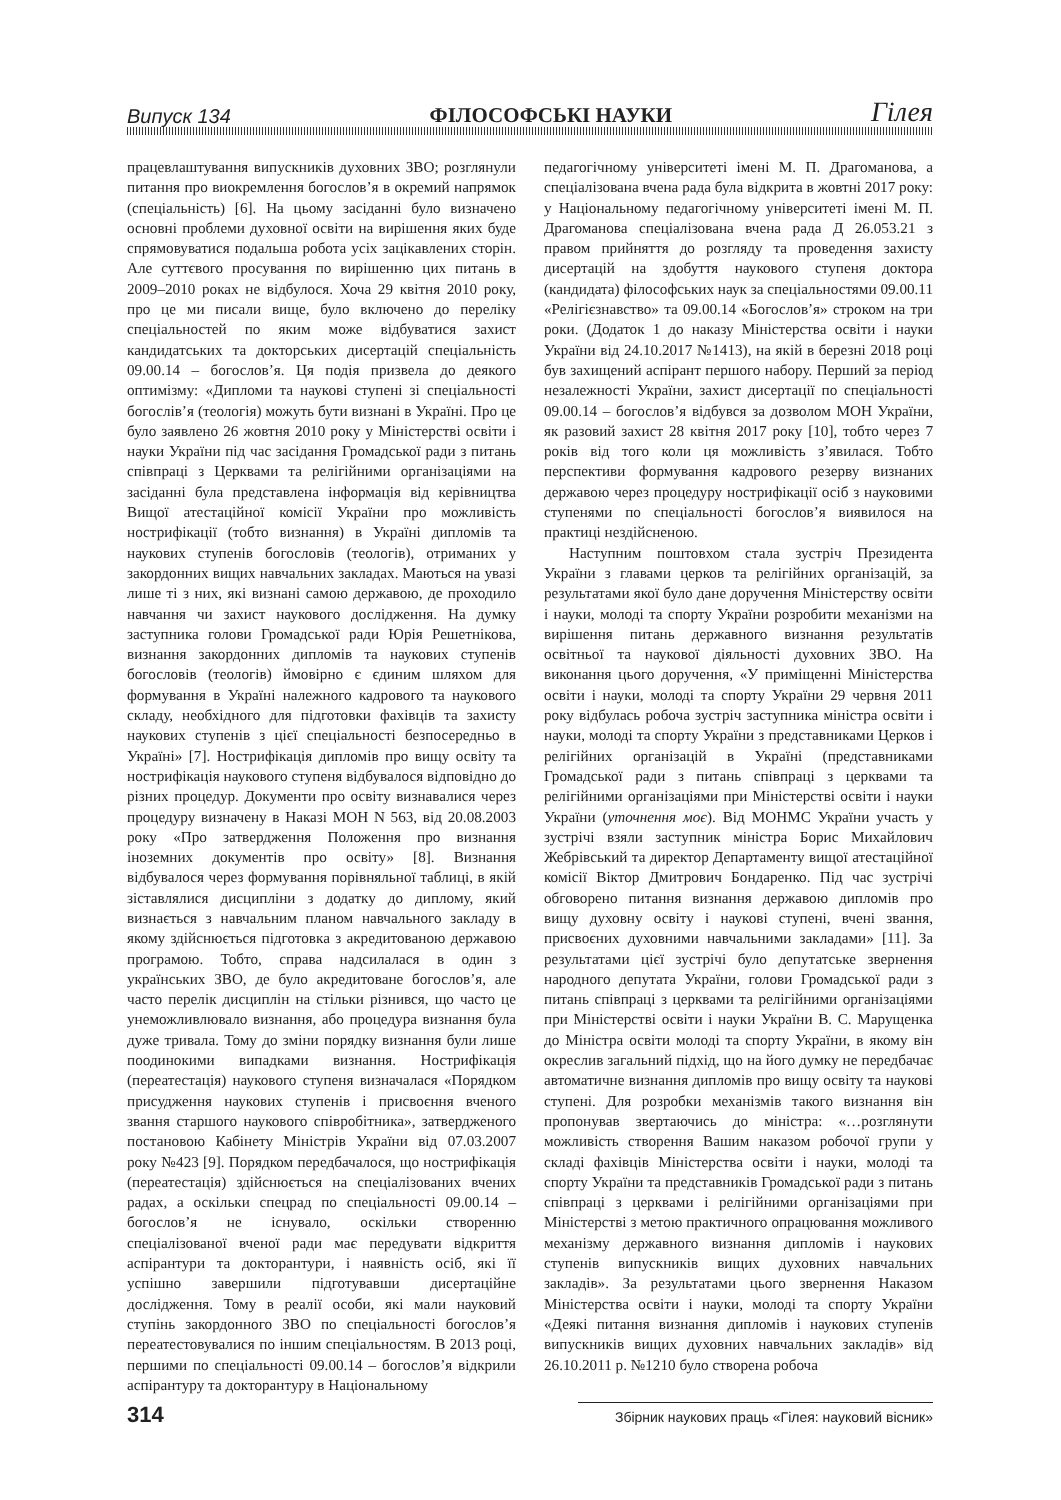Випуск 134 ФІЛОСОФСЬКІ НАУКИ Гілея
працевлаштування випускників духовних ЗВО; розглянули питання про виокремлення богослов’я в окремий напрямок (спеціальність) [6]. На цьому засіданні було визначено основні проблеми духовної освіти на вирішення яких буде спрямовуватися подальша робота усіх зацікавлених сторін. Але суттєвого просування по вирішенню цих питань в 2009–2010 роках не відбулося. Хоча 29 квітня 2010 року, про це ми писали вище, було включено до переліку спеціальностей по яким може відбуватися захист кандидатських та докторських дисертацій спеціальність 09.00.14 – богослов’я. Ця подія призвела до деякого оптимізму: «Дипломи та наукові ступені зі спеціальності богослів’я (теологія) можуть бути визнані в Україні. Про це було заявлено 26 жовтня 2010 року у Міністерстві освіти і науки України під час засідання Громадської ради з питань співпраці з Церквами та релігійними організаціями на засіданні була представлена інформація від керівництва Вищої атестаційної комісії України про можливість нострифікації (тобто визнання) в Україні дипломів та наукових ступенів богословів (теологів), отриманих у закордонних вищих навчальних закладах. Маються на увазі лише ті з них, які визнані самою державою, де проходило навчання чи захист наукового дослідження. На думку заступника голови Громадської ради Юрія Решетнікова, визнання закордонних дипломів та наукових ступенів богословів (теологів) ймовірно є єдиним шляхом для формування в Україні належного кадрового та наукового складу, необхідного для підготовки фахівців та захисту наукових ступенів з цієї спеціальності безпосередньо в Україні» [7]. Нострифікація дипломів про вищу освіту та нострифікація наукового ступеня відбувалося відповідно до різних процедур. Документи про освіту визнавалися через процедуру визначену в Наказі МОН N 563, від 20.08.2003 року «Про затвердження Положення про визнання іноземних документів про освіту» [8]. Визнання відбувалося через формування порівняльної таблиці, в якій зіставлялися дисципліни з додатку до диплому, який визнається з навчальним планом навчального закладу в якому здійснюється підготовка з акредитованою державою програмою. Тобто, справа надсилалася в один з українських ЗВО, де було акредитоване богослов’я, але часто перелік дисциплін на стільки різнився, що часто це унеможливлювало визнання, або процедура визнання була дуже тривала. Тому до зміни порядку визнання були лише поодинокими випадками визнання. Нострифікація (переатестація) наукового ступеня визначалася «Порядком присудження наукових ступенів і присвоєння вченого звання старшого наукового співробітника», затвердженого постановою Кабінету Міністрів України від 07.03.2007 року №423 [9]. Порядком передбачалося, що нострифікація (переатестація) здійснюється на спеціалізованих вчених радах, а оскільки спецрад по спеціальності 09.00.14 – богослов’я не існувало, оскільки створенню спеціалізованої вченої ради має передувати відкриття аспірантури та докторантури, і наявність осіб, які її успішно завершили підготувавши дисертаційне дослідження. Тому в реалії особи, які мали науковий ступінь закордонного ЗВО по спеціальності богослов’я переатестовувалися по іншим спеціальностям. В 2013 році, першими по спеціальності 09.00.14 – богослов’я відкрили аспірантуру та докторантуру в Національному
педагогічному університеті імені М. П. Драгоманова, а спеціалізована вчена рада була відкрита в жовтні 2017 року: у Національному педагогічному університеті імені М. П. Драгоманова спеціалізована вчена рада Д 26.053.21 з правом прийняття до розгляду та проведення захисту дисертацій на здобуття наукового ступеня доктора (кандидата) філософських наук за спеціальностями 09.00.11 «Релігієзнавство» та 09.00.14 «Богослов’я» строком на три роки. (Додаток 1 до наказу Міністерства освіти і науки України від 24.10.2017 №1413), на якій в березні 2018 році був захищений аспірант першого набору. Перший за період незалежності України, захист дисертації по спеціальності 09.00.14 – богослов’я відбувся за дозволом МОН України, як разовий захист 28 квітня 2017 року [10], тобто через 7 років від того коли ця можливість з’явилася. Тобто перспективи формування кадрового резерву визнаних державою через процедуру нострифікації осіб з науковими ступенями по спеціальності богослов’я виявилося на практиці нездійсненою.
Наступним поштовхом стала зустріч Президента України з главами церков та релігійних організацій, за результатами якої було дане доручення Міністерству освіти і науки, молоді та спорту України розробити механізми на вирішення питань державного визнання результатів освітньої та наукової діяльності духовних ЗВО. На виконання цього доручення, «У приміщенні Міністерства освіти і науки, молоді та спорту України 29 червня 2011 року відбулась робоча зустріч заступника міністра освіти і науки, молоді та спорту України з представниками Церков і релігійних організацій в Україні (представниками Громадської ради з питань співпраці з церквами та релігійними організаціями при Міністерстві освіти і науки України (уточнення моє). Від МОНМС України участь у зустрічі взяли заступник міністра Борис Михайлович Жебрівський та директор Департаменту вищої атестаційної комісії Віктор Дмитрович Бондаренко. Під час зустрічі обговорено питання визнання державою дипломів про вищу духовну освіту і наукові ступені, вчені звання, присвоєних духовними навчальними закладами» [11]. За результатами цієї зустрічі було депутатське звернення народного депутата України, голови Громадської ради з питань співпраці з церквами та релігійними організаціями при Міністерстві освіти і науки України В. С. Марущенка до Міністра освіти молоді та спорту України, в якому він окреслив загальний підхід, що на його думку не передбачає автоматичне визнання дипломів про вищу освіту та наукові ступені. Для розробки механізмів такого визнання він пропонував звертаючись до міністра: «…розглянути можливість створення Вашим наказом робочої групи у складі фахівців Міністерства освіти і науки, молоді та спорту України та представників Громадської ради з питань співпраці з церквами і релігійними організаціями при Міністерстві з метою практичного опрацювання можливого механізму державного визнання дипломів і наукових ступенів випускників вищих духовних навчальних закладів». За результатами цього звернення Наказом Міністерства освіти і науки, молоді та спорту України «Деякі питання визнання дипломів і наукових ступенів випускників вищих духовних навчальних закладів» від 26.10.2011 р. №1210 було створена робоча
314 Збірник наукових праць «Гілея: науковий вісник»